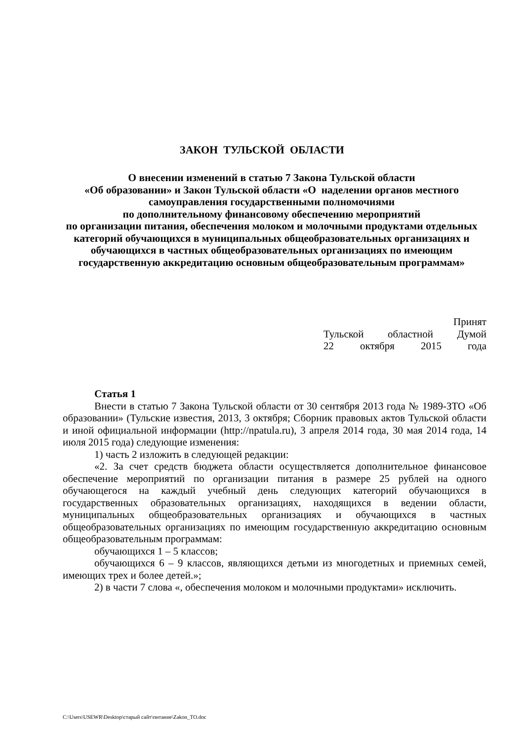ЗАКОН ТУЛЬСКОЙ ОБЛАСТИ
О внесении изменений в статью 7 Закона Тульской области
«Об образовании» и Закон Тульской области «О наделении органов местного самоуправления государственными полномочиями
по дополнительному финансовому обеспечению мероприятий
по организации питания, обеспечения молоком и молочными продуктами отдельных категорий обучающихся в муниципальных общеобразовательных организациях и обучающихся в частных общеобразовательных организациях по имеющим государственную аккредитацию основным общеобразовательным программам»
Принят
Тульской областной Думой
22 октября 2015 года
Статья 1
Внести в статью 7 Закона Тульской области от 30 сентября 2013 года № 1989-ЗТО «Об образовании» (Тульские известия, 2013, 3 октября; Сборник правовых актов Тульской области и иной официальной информации (http://npatula.ru), 3 апреля 2014 года, 30 мая 2014 года, 14 июля 2015 года) следующие изменения:
1) часть 2 изложить в следующей редакции:
«2. За счет средств бюджета области осуществляется дополнительное финансовое обеспечение мероприятий по организации питания в размере 25 рублей на одного обучающегося на каждый учебный день следующих категорий обучающихся в государственных образовательных организациях, находящихся в ведении области, муниципальных общеобразовательных организациях и обучающихся в частных общеобразовательных организациях по имеющим государственную аккредитацию основным общеобразовательным программам:
обучающихся 1 – 5 классов;
обучающихся 6 – 9 классов, являющихся детьми из многодетных и приемных семей, имеющих трех и более детей.»;
2) в части 7 слова «, обеспечения молоком и молочными продуктами» исключить.
C:\Users\USEWR\Desktop\старый сайт\питание\Zakon_TO.doc